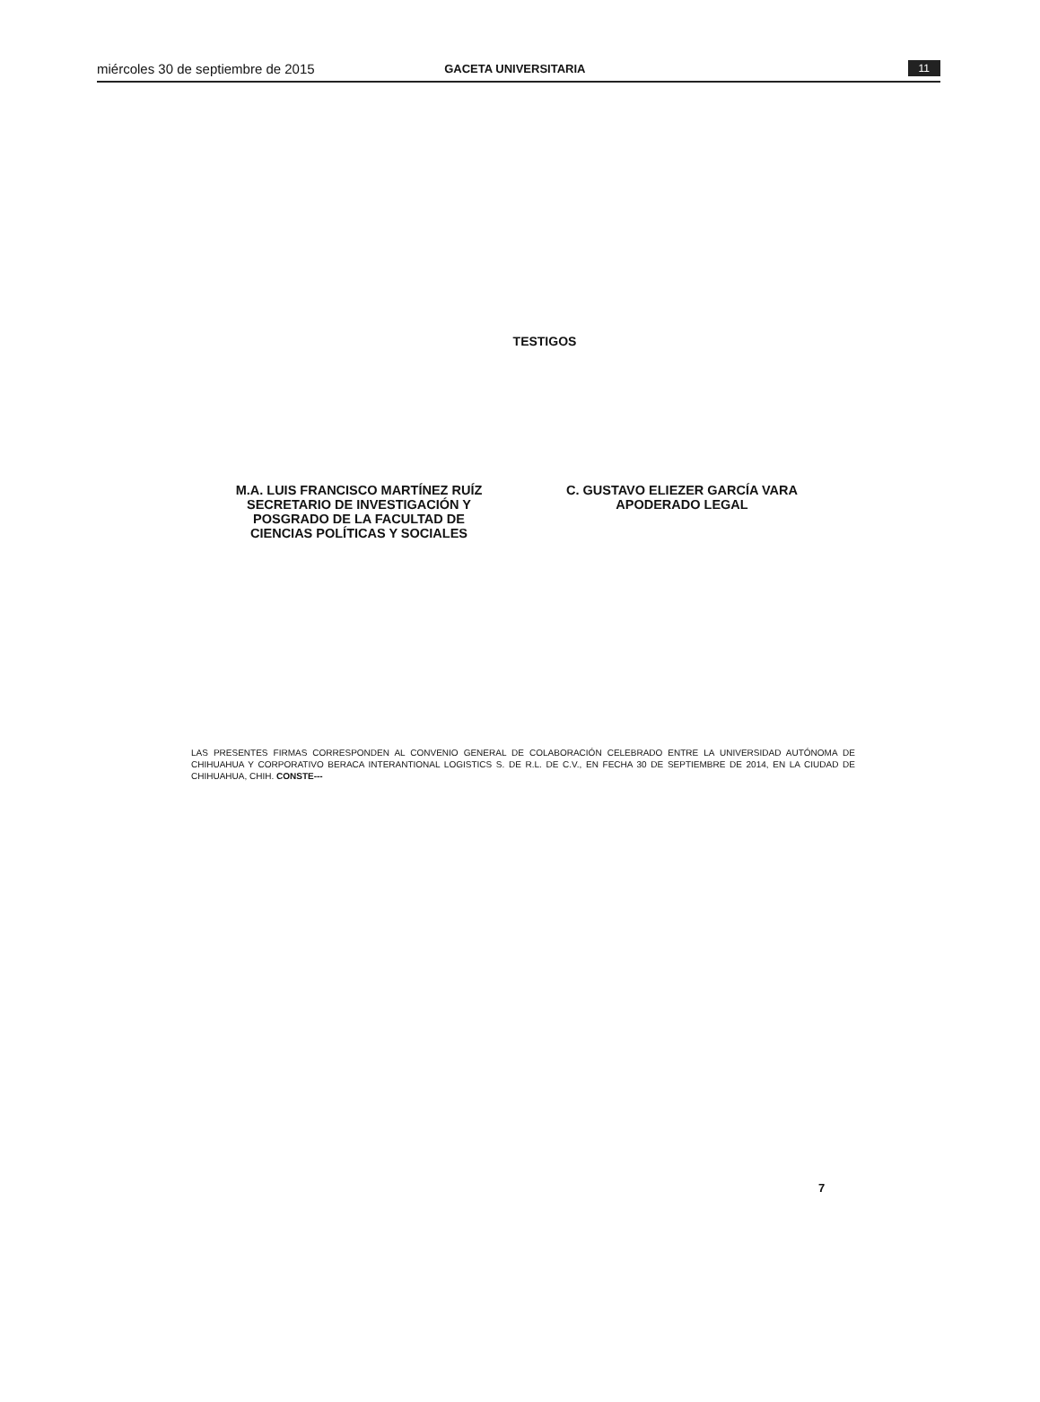miércoles 30 de septiembre de 2015 GACETA UNIVERSITARIA 11
TESTIGOS
M.A. LUIS FRANCISCO MARTÍNEZ RUÍZ
SECRETARIO DE INVESTIGACIÓN Y
POSGRADO DE LA FACULTAD DE
CIENCIAS POLÍTICAS Y SOCIALES
C. GUSTAVO ELIEZER GARCÍA VARA
APODERADO LEGAL
LAS PRESENTES FIRMAS CORRESPONDEN AL CONVENIO GENERAL DE COLABORACIÓN CELEBRADO ENTRE LA UNIVERSIDAD AUTÓNOMA DE CHIHUAHUA Y CORPORATIVO BERACA INTERANTIONAL LOGISTICS S. DE R.L. DE C.V., EN FECHA 30 DE SEPTIEMBRE DE 2014, EN LA CIUDAD DE CHIHUAHUA, CHIH. CONSTE---
7